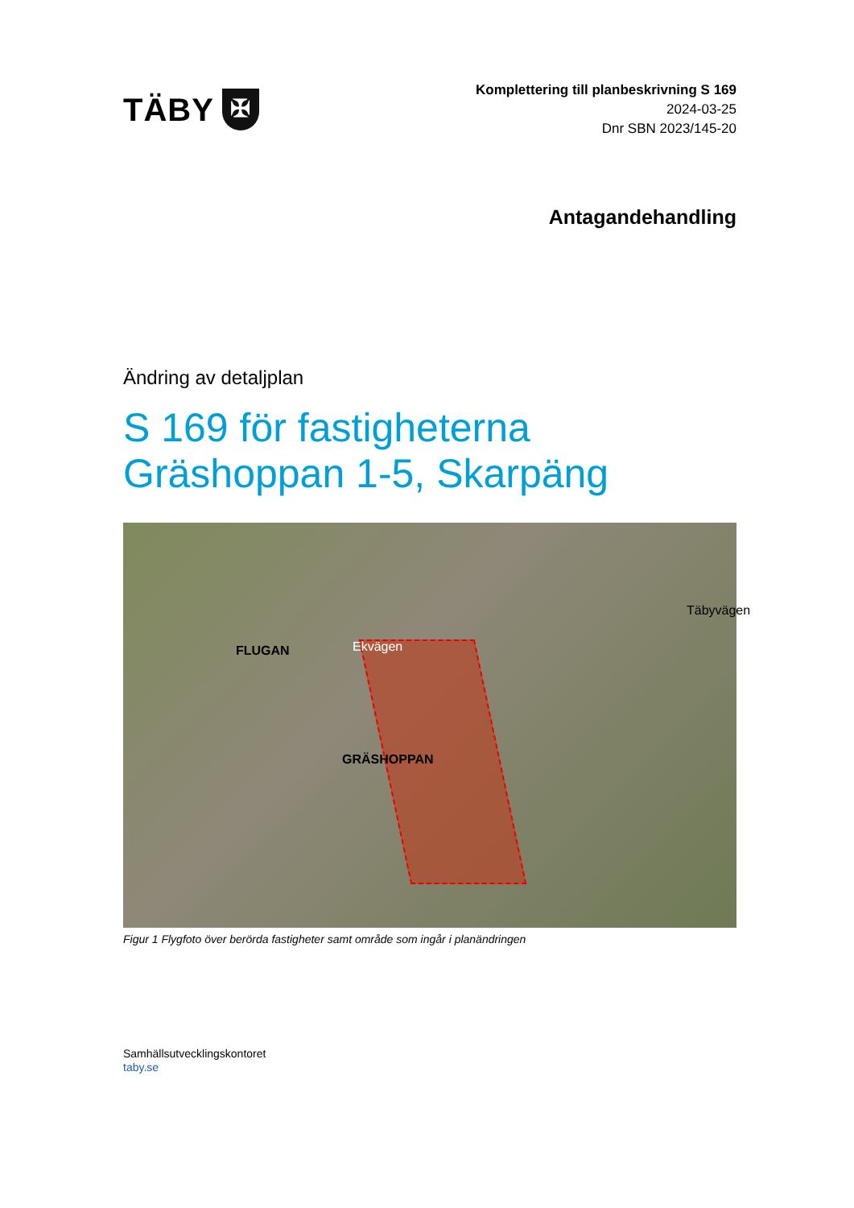TÄBY
✠
Komplettering till planbeskrivning S 169
2024-03-25
Dnr SBN 2023/145-20
Antagandehandling
Ändring av detaljplan
S 169 för fastigheterna
Gräshoppan 1-5, Skarpäng
FLUGAN
GRÄSHOPPAN
Ekvägen
Täbyvägen
Figur 1 Flygfoto över berörda fastigheter samt område som ingår i planändringen
Samhällsutvecklingskontoret
taby.se